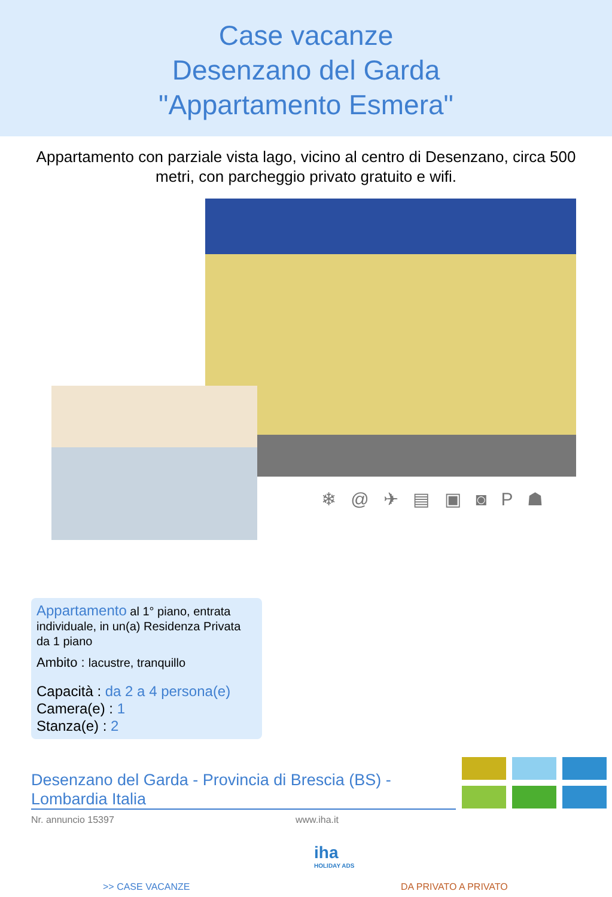Case vacanze
Desenzano del Garda
"Appartamento Esmera"
Appartamento con parziale vista lago, vicino al centro di Desenzano, circa 500 metri, con parcheggio privato gratuito e wifi.
❄ @ ✈ ▤ ▣ ◙ P ☗
Appartamento al 1° piano, entrata individuale, in un(a) Residenza Privata da 1 piano
Ambito : lacustre, tranquillo
Capacità : da 2 a 4 persona(e)
Camera(e) : 1
Stanza(e) : 2
Desenzano del Garda - Provincia di Brescia (BS) - Lombardia Italia
Nr. annuncio 15397 www.iha.it
iha
HOLIDAY ADS
>> CASE VACANZE DA PRIVATO A PRIVATO